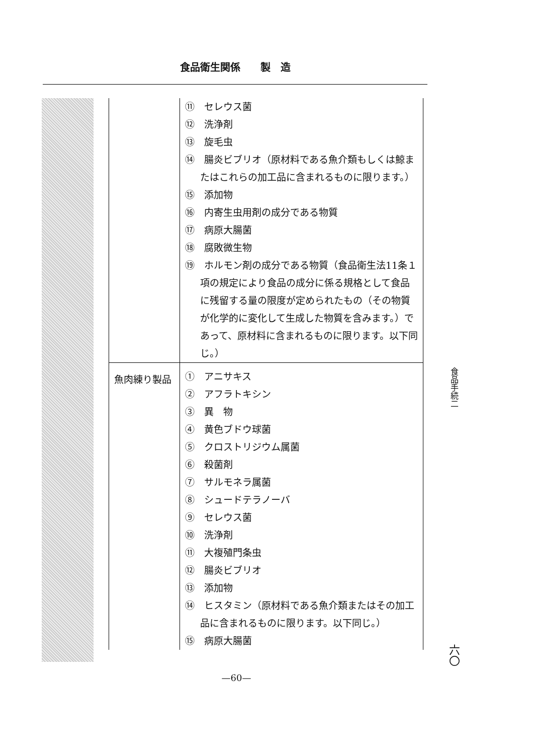食品衛生関係　　製　造
| | ⑪ セレウス菌 ⑫ 洗浄剤 ⑬ 旋毛虫 ⑭ 腸炎ビブリオ（原材料である魚介類もしくは鯨またはこれらの加工品に含まれるものに限ります。） ⑮ 添加物 ⑯ 内寄生虫用剤の成分である物質 ⑰ 病原大腸菌 ⑱ 腐敗微生物 ⑲ ホルモン剤の成分である物質（食品衛生法11条１項の規定により食品の成分に係る規格として食品に残留する量の限度が定められたもの（その物質が化学的に変化して生成した物質を含みます。）であって、原材料に含まれるものに限ります。以下同じ。） |
| 魚肉練り製品 | ① アニサキス ② アフラトキシン ③ 異 物 ④ 黄色ブドウ球菌 ⑤ クロストリジウム属菌 ⑥ 殺菌剤 ⑦ サルモネラ属菌 ⑧ シュードテラノーバ ⑨ セレウス菌 ⑩ 洗浄剤 ⑪ 大複殖門条虫 ⑫ 腸炎ビブリオ ⑬ 添加物 ⑭ ヒスタミン（原材料である魚介類またはその加工品に含まれるものに限ります。以下同じ。） ⑮ 病原大腸菌 |
食品手続二
六〇
—60—